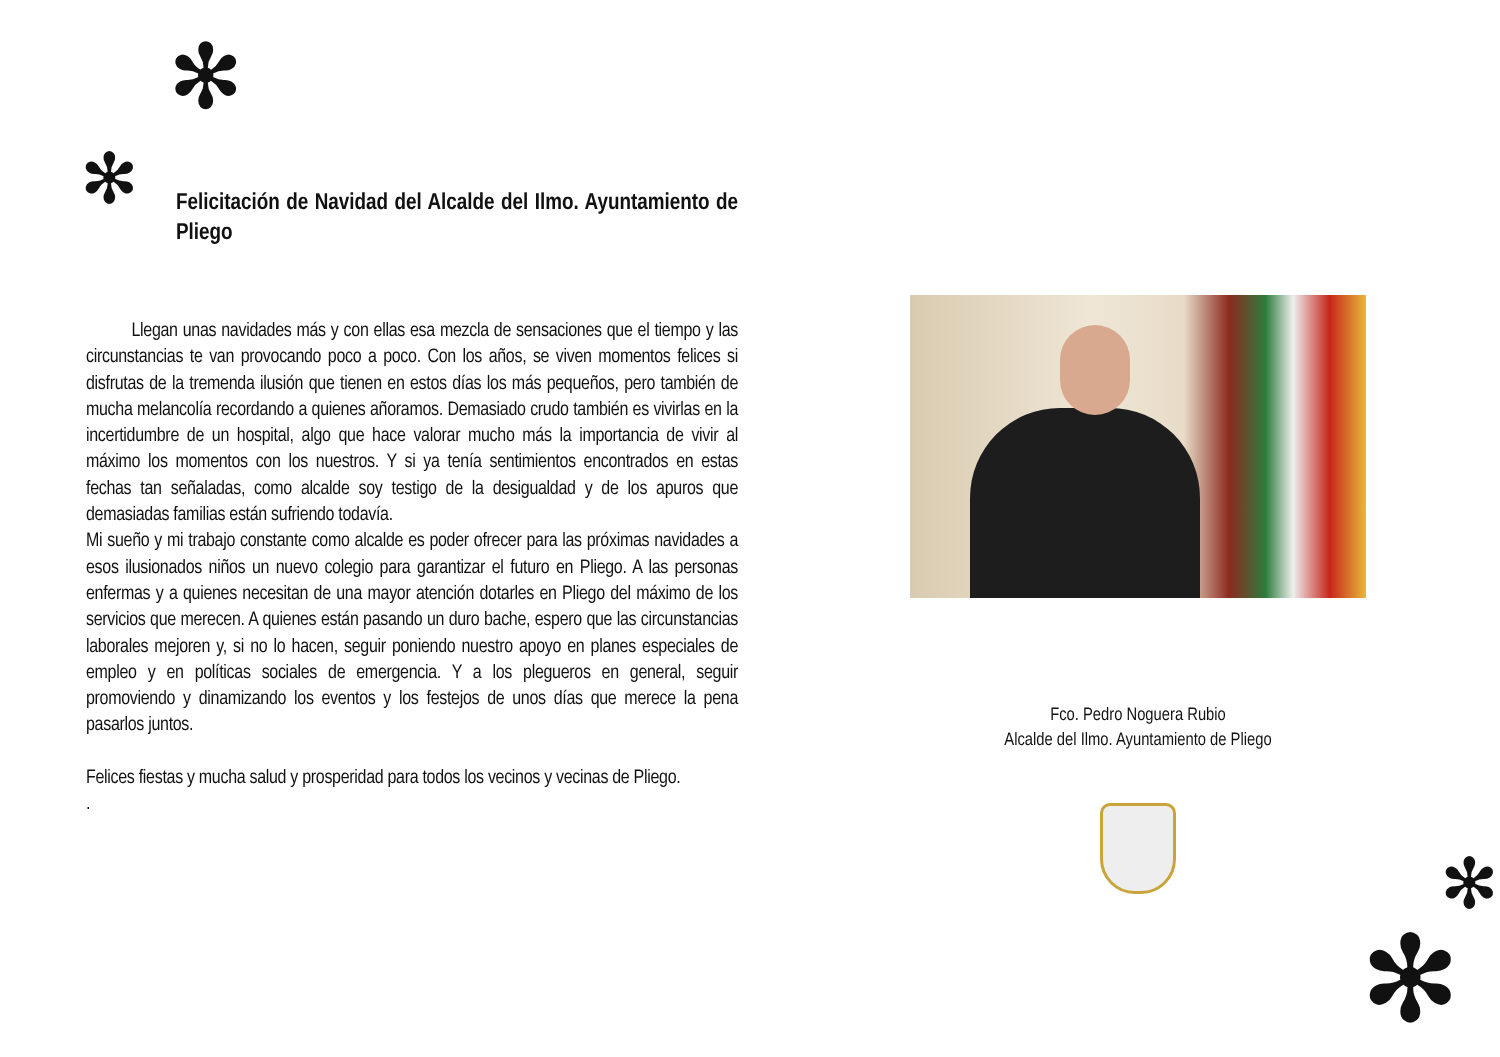✻
✻
✻
✻
Felicitación de Navidad del Alcalde del Ilmo. Ayuntamiento de Pliego
Llegan unas navidades más y con ellas esa mezcla de sensaciones que el tiempo y las circunstancias te van provocando poco a poco. Con los años, se viven momentos felices si disfrutas de la tremenda ilusión que tienen en estos días los más pequeños, pero también de mucha melancolía recordando a quienes añoramos. Demasiado crudo también es vivirlas en la incertidumbre de un hospital, algo que hace valorar mucho más la importancia de vivir al máximo los momentos con los nuestros. Y si ya tenía sentimientos encontrados en estas fechas tan señaladas, como alcalde soy testigo de la desigualdad y de los apuros que demasiadas familias están sufriendo todavía.
Mi sueño y mi trabajo constante como alcalde es poder ofrecer para las próximas navidades a esos ilusionados niños un nuevo colegio para garantizar el futuro en Pliego. A las personas enfermas y a quienes necesitan de una mayor atención dotarles en Pliego del máximo de los servicios que merecen. A quienes están pasando un duro bache, espero que las circunstancias laborales mejoren y, si no lo hacen, seguir poniendo nuestro apoyo en planes especiales de empleo y en políticas sociales de emergencia. Y a los plegueros en general, seguir promoviendo y dinamizando los eventos y los festejos de unos días que merece la pena pasarlos juntos.
Felices fiestas y mucha salud y prosperidad para todos los vecinos y vecinas de Pliego.
.
Fco. Pedro Noguera Rubio
Alcalde del Ilmo. Ayuntamiento de Pliego